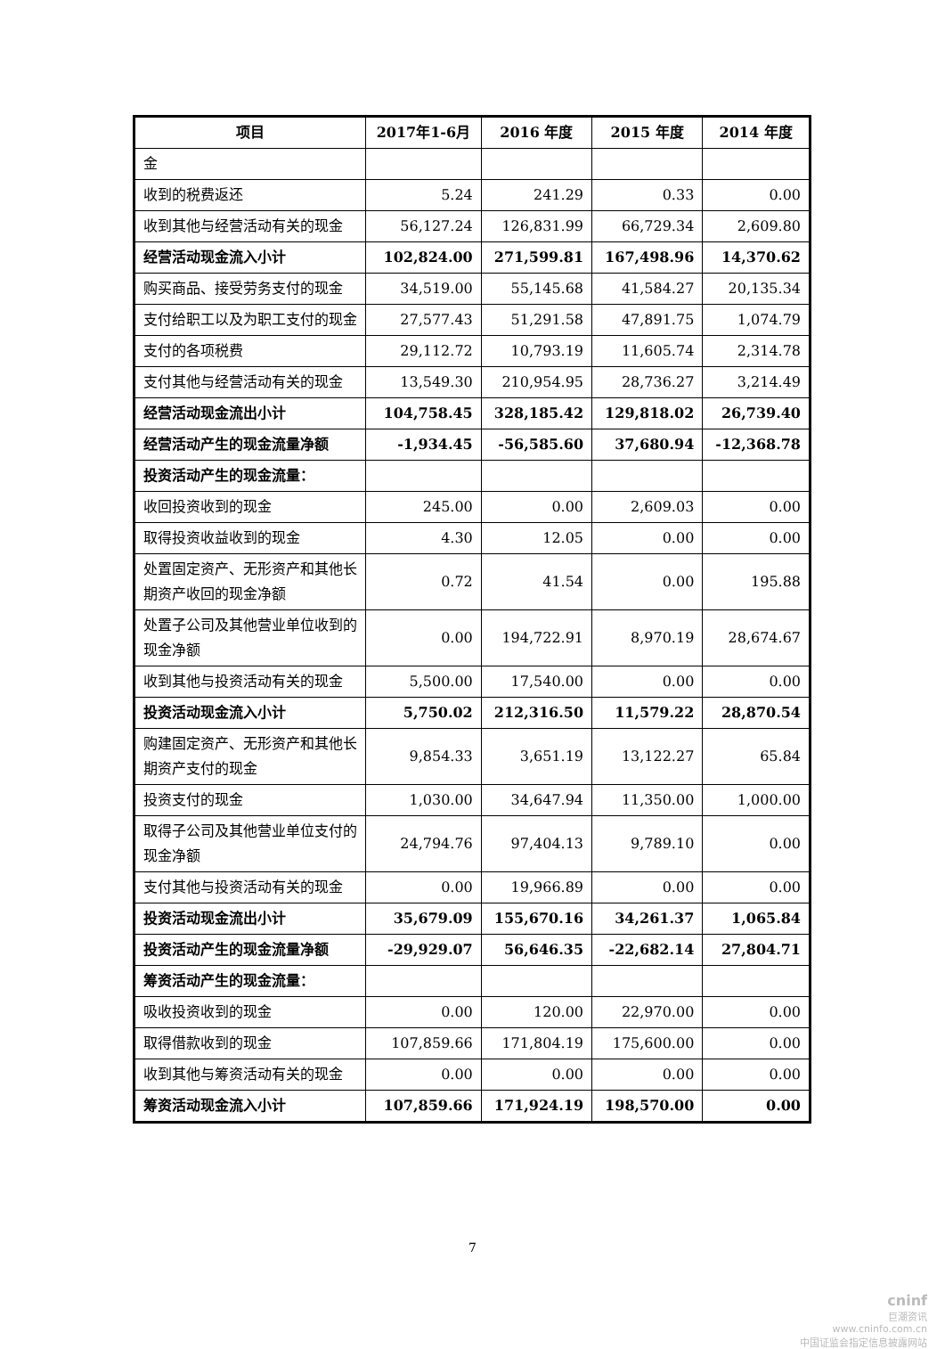| 项目 | 2017年1-6月 | 2016 年度 | 2015 年度 | 2014 年度 |
| --- | --- | --- | --- | --- |
| 金 | | | | |
| 收到的税费返还 | 5.24 | 241.29 | 0.33 | 0.00 |
| 收到其他与经营活动有关的现金 | 56,127.24 | 126,831.99 | 66,729.34 | 2,609.80 |
| 经营活动现金流入小计 | 102,824.00 | 271,599.81 | 167,498.96 | 14,370.62 |
| 购买商品、接受劳务支付的现金 | 34,519.00 | 55,145.68 | 41,584.27 | 20,135.34 |
| 支付给职工以及为职工支付的现金 | 27,577.43 | 51,291.58 | 47,891.75 | 1,074.79 |
| 支付的各项税费 | 29,112.72 | 10,793.19 | 11,605.74 | 2,314.78 |
| 支付其他与经营活动有关的现金 | 13,549.30 | 210,954.95 | 28,736.27 | 3,214.49 |
| 经营活动现金流出小计 | 104,758.45 | 328,185.42 | 129,818.02 | 26,739.40 |
| 经营活动产生的现金流量净额 | -1,934.45 | -56,585.60 | 37,680.94 | -12,368.78 |
| 投资活动产生的现金流量： | | | | |
| 收回投资收到的现金 | 245.00 | 0.00 | 2,609.03 | 0.00 |
| 取得投资收益收到的现金 | 4.30 | 12.05 | 0.00 | 0.00 |
| 处置固定资产、无形资产和其他长期资产收回的现金净额 | 0.72 | 41.54 | 0.00 | 195.88 |
| 处置子公司及其他营业单位收到的现金净额 | 0.00 | 194,722.91 | 8,970.19 | 28,674.67 |
| 收到其他与投资活动有关的现金 | 5,500.00 | 17,540.00 | 0.00 | 0.00 |
| 投资活动现金流入小计 | 5,750.02 | 212,316.50 | 11,579.22 | 28,870.54 |
| 购建固定资产、无形资产和其他长期资产支付的现金 | 9,854.33 | 3,651.19 | 13,122.27 | 65.84 |
| 投资支付的现金 | 1,030.00 | 34,647.94 | 11,350.00 | 1,000.00 |
| 取得子公司及其他营业单位支付的现金净额 | 24,794.76 | 97,404.13 | 9,789.10 | 0.00 |
| 支付其他与投资活动有关的现金 | 0.00 | 19,966.89 | 0.00 | 0.00 |
| 投资活动现金流出小计 | 35,679.09 | 155,670.16 | 34,261.37 | 1,065.84 |
| 投资活动产生的现金流量净额 | -29,929.07 | 56,646.35 | -22,682.14 | 27,804.71 |
| 筹资活动产生的现金流量： | | | | |
| 吸收投资收到的现金 | 0.00 | 120.00 | 22,970.00 | 0.00 |
| 取得借款收到的现金 | 107,859.66 | 171,804.19 | 175,600.00 | 0.00 |
| 收到其他与筹资活动有关的现金 | 0.00 | 0.00 | 0.00 | 0.00 |
| 筹资活动现金流入小计 | 107,859.66 | 171,924.19 | 198,570.00 | 0.00 |
7
cninf
巨潮资讯
www.cninfo.com.cn
中国证监会指定信息披露网站